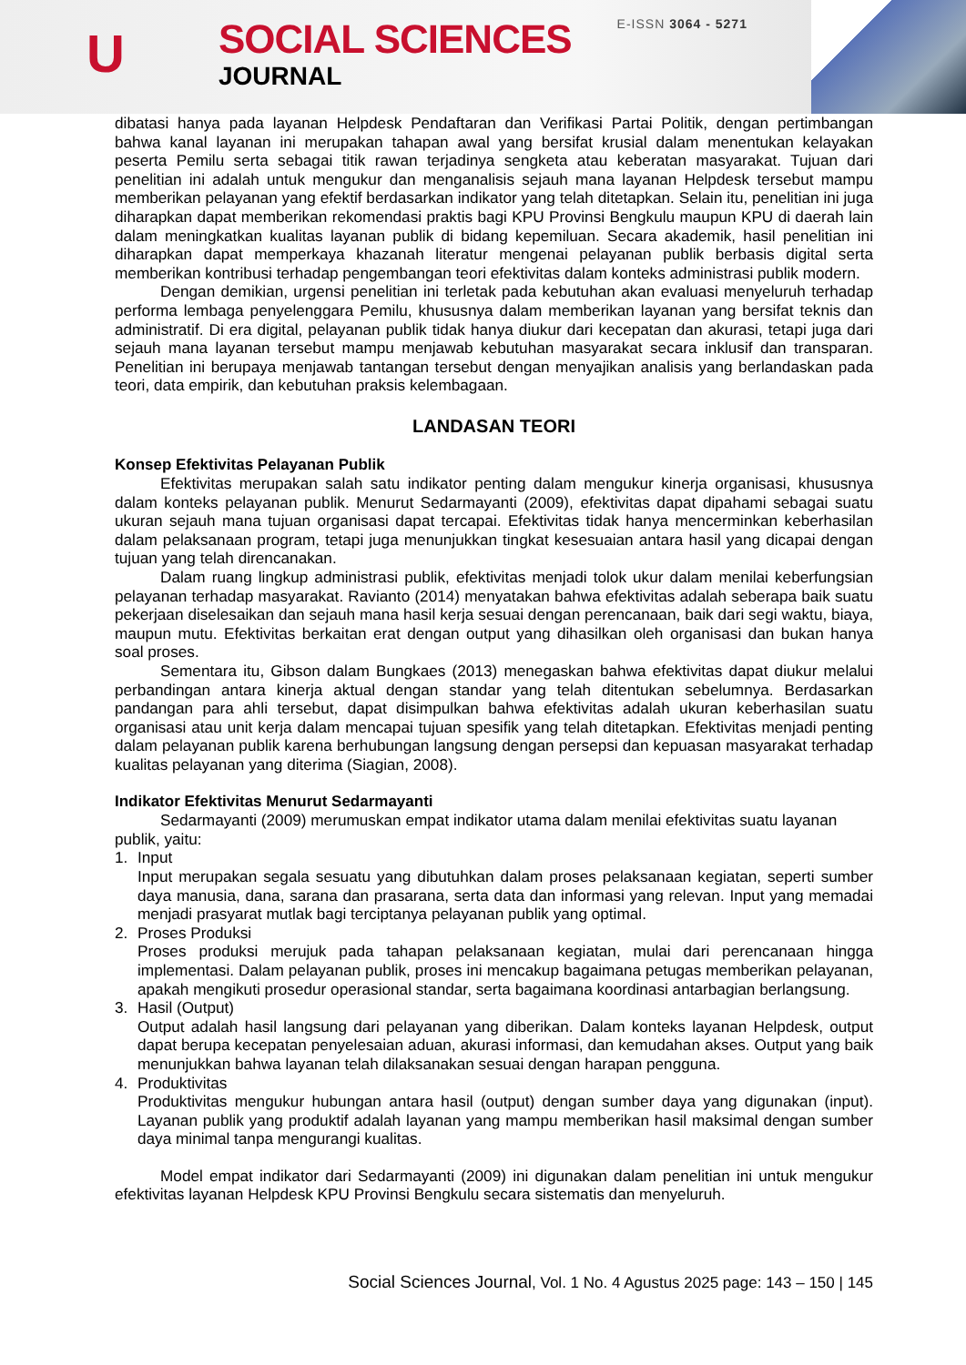U
SOCIAL SCIENCES
JOURNAL
E-ISSN 3064 - 5271
dibatasi hanya pada layanan Helpdesk Pendaftaran dan Verifikasi Partai Politik, dengan pertimbangan bahwa kanal layanan ini merupakan tahapan awal yang bersifat krusial dalam menentukan kelayakan peserta Pemilu serta sebagai titik rawan terjadinya sengketa atau keberatan masyarakat. Tujuan dari penelitian ini adalah untuk mengukur dan menganalisis sejauh mana layanan Helpdesk tersebut mampu memberikan pelayanan yang efektif berdasarkan indikator yang telah ditetapkan. Selain itu, penelitian ini juga diharapkan dapat memberikan rekomendasi praktis bagi KPU Provinsi Bengkulu maupun KPU di daerah lain dalam meningkatkan kualitas layanan publik di bidang kepemiluan. Secara akademik, hasil penelitian ini diharapkan dapat memperkaya khazanah literatur mengenai pelayanan publik berbasis digital serta memberikan kontribusi terhadap pengembangan teori efektivitas dalam konteks administrasi publik modern.
Dengan demikian, urgensi penelitian ini terletak pada kebutuhan akan evaluasi menyeluruh terhadap performa lembaga penyelenggara Pemilu, khususnya dalam memberikan layanan yang bersifat teknis dan administratif. Di era digital, pelayanan publik tidak hanya diukur dari kecepatan dan akurasi, tetapi juga dari sejauh mana layanan tersebut mampu menjawab kebutuhan masyarakat secara inklusif dan transparan. Penelitian ini berupaya menjawab tantangan tersebut dengan menyajikan analisis yang berlandaskan pada teori, data empirik, dan kebutuhan praksis kelembagaan.
LANDASAN TEORI
Konsep Efektivitas Pelayanan Publik
Efektivitas merupakan salah satu indikator penting dalam mengukur kinerja organisasi, khususnya dalam konteks pelayanan publik. Menurut Sedarmayanti (2009), efektivitas dapat dipahami sebagai suatu ukuran sejauh mana tujuan organisasi dapat tercapai. Efektivitas tidak hanya mencerminkan keberhasilan dalam pelaksanaan program, tetapi juga menunjukkan tingkat kesesuaian antara hasil yang dicapai dengan tujuan yang telah direncanakan.
Dalam ruang lingkup administrasi publik, efektivitas menjadi tolok ukur dalam menilai keberfungsian pelayanan terhadap masyarakat. Ravianto (2014) menyatakan bahwa efektivitas adalah seberapa baik suatu pekerjaan diselesaikan dan sejauh mana hasil kerja sesuai dengan perencanaan, baik dari segi waktu, biaya, maupun mutu. Efektivitas berkaitan erat dengan output yang dihasilkan oleh organisasi dan bukan hanya soal proses.
Sementara itu, Gibson dalam Bungkaes (2013) menegaskan bahwa efektivitas dapat diukur melalui perbandingan antara kinerja aktual dengan standar yang telah ditentukan sebelumnya. Berdasarkan pandangan para ahli tersebut, dapat disimpulkan bahwa efektivitas adalah ukuran keberhasilan suatu organisasi atau unit kerja dalam mencapai tujuan spesifik yang telah ditetapkan. Efektivitas menjadi penting dalam pelayanan publik karena berhubungan langsung dengan persepsi dan kepuasan masyarakat terhadap kualitas pelayanan yang diterima (Siagian, 2008).
Indikator Efektivitas Menurut Sedarmayanti
Sedarmayanti (2009) merumuskan empat indikator utama dalam menilai efektivitas suatu layanan publik, yaitu:
1. Input
Input merupakan segala sesuatu yang dibutuhkan dalam proses pelaksanaan kegiatan, seperti sumber daya manusia, dana, sarana dan prasarana, serta data dan informasi yang relevan. Input yang memadai menjadi prasyarat mutlak bagi terciptanya pelayanan publik yang optimal.
2. Proses Produksi
Proses produksi merujuk pada tahapan pelaksanaan kegiatan, mulai dari perencanaan hingga implementasi. Dalam pelayanan publik, proses ini mencakup bagaimana petugas memberikan pelayanan, apakah mengikuti prosedur operasional standar, serta bagaimana koordinasi antarbagian berlangsung.
3. Hasil (Output)
Output adalah hasil langsung dari pelayanan yang diberikan. Dalam konteks layanan Helpdesk, output dapat berupa kecepatan penyelesaian aduan, akurasi informasi, dan kemudahan akses. Output yang baik menunjukkan bahwa layanan telah dilaksanakan sesuai dengan harapan pengguna.
4. Produktivitas
Produktivitas mengukur hubungan antara hasil (output) dengan sumber daya yang digunakan (input). Layanan publik yang produktif adalah layanan yang mampu memberikan hasil maksimal dengan sumber daya minimal tanpa mengurangi kualitas.
Model empat indikator dari Sedarmayanti (2009) ini digunakan dalam penelitian ini untuk mengukur efektivitas layanan Helpdesk KPU Provinsi Bengkulu secara sistematis dan menyeluruh.
Social Sciences Journal, Vol. 1 No. 4 Agustus 2025 page: 143 – 150 | 145